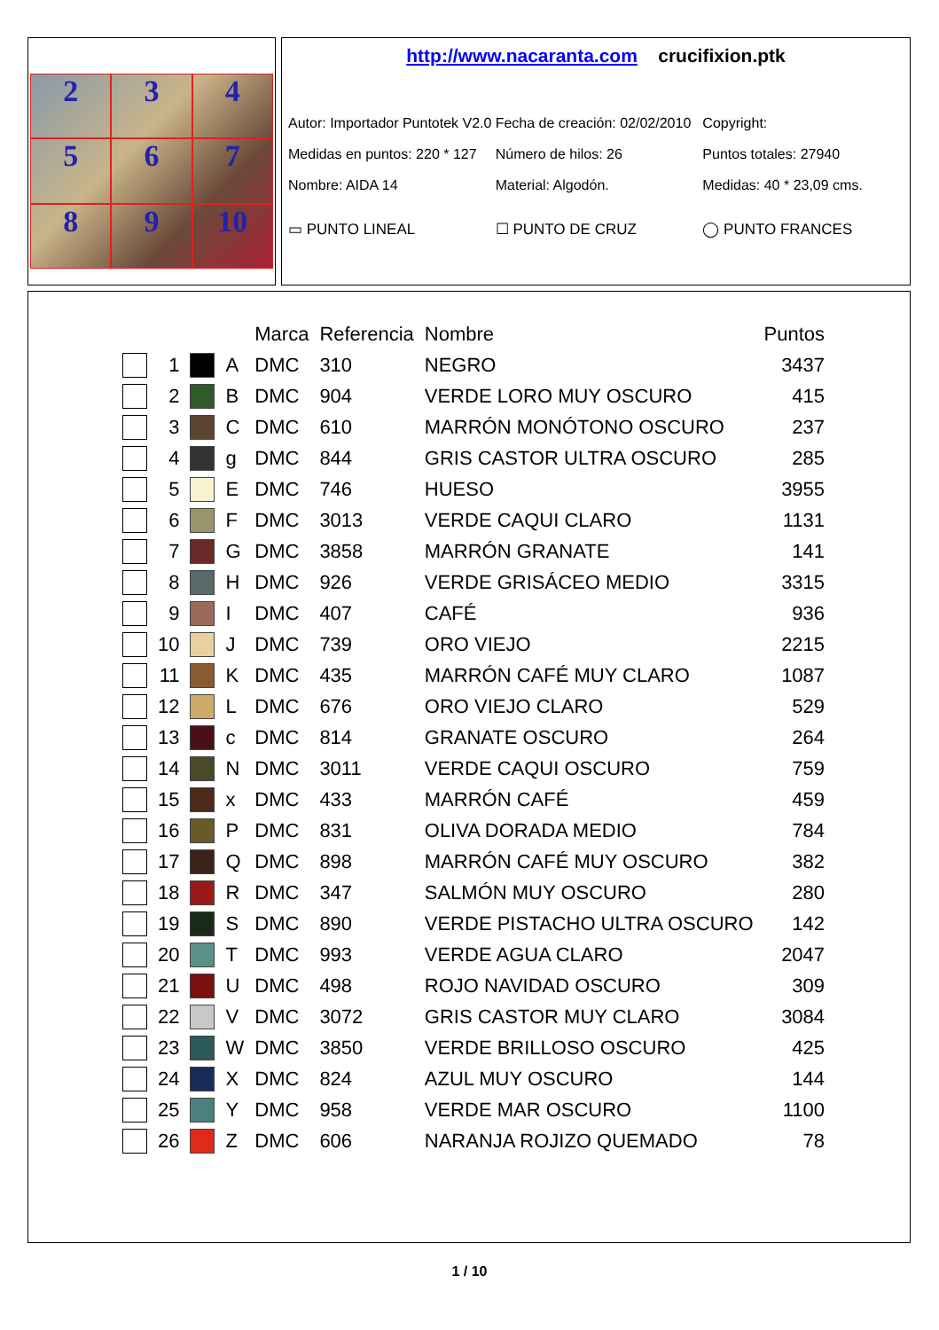2
3
4
5
6
7
8
9
10
http://www.nacaranta.com crucifixion.ptk
Autor: Importador Puntotek V2.0 Fecha de creación: 02/02/2010 Copyright:
Medidas en puntos: 220 * 127 Número de hilos: 26 Puntos totales: 27940
Nombre: AIDA 14 Material: Algodón. Medidas: 40 * 23,09 cms.
▭ PUNTO LINEAL ☐ PUNTO DE CRUZ ◯ PUNTO FRANCES
| | | | | Marca | Referencia | Nombre | Puntos |
| --- | --- | --- | --- | --- | --- | --- | --- |
| | 1 | | A | DMC | 310 | NEGRO | 3437 |
| | 2 | | B | DMC | 904 | VERDE LORO MUY OSCURO | 415 |
| | 3 | | C | DMC | 610 | MARRÓN MONÓTONO OSCURO | 237 |
| | 4 | | g | DMC | 844 | GRIS CASTOR ULTRA OSCURO | 285 |
| | 5 | | E | DMC | 746 | HUESO | 3955 |
| | 6 | | F | DMC | 3013 | VERDE CAQUI CLARO | 1131 |
| | 7 | | G | DMC | 3858 | MARRÓN GRANATE | 141 |
| | 8 | | H | DMC | 926 | VERDE GRISÁCEO MEDIO | 3315 |
| | 9 | | I | DMC | 407 | CAFÉ | 936 |
| | 10 | | J | DMC | 739 | ORO VIEJO | 2215 |
| | 11 | | K | DMC | 435 | MARRÓN CAFÉ MUY CLARO | 1087 |
| | 12 | | L | DMC | 676 | ORO VIEJO CLARO | 529 |
| | 13 | | c | DMC | 814 | GRANATE OSCURO | 264 |
| | 14 | | N | DMC | 3011 | VERDE CAQUI OSCURO | 759 |
| | 15 | | x | DMC | 433 | MARRÓN CAFÉ | 459 |
| | 16 | | P | DMC | 831 | OLIVA DORADA MEDIO | 784 |
| | 17 | | Q | DMC | 898 | MARRÓN CAFÉ MUY OSCURO | 382 |
| | 18 | | R | DMC | 347 | SALMÓN MUY OSCURO | 280 |
| | 19 | | S | DMC | 890 | VERDE PISTACHO ULTRA OSCURO | 142 |
| | 20 | | T | DMC | 993 | VERDE AGUA CLARO | 2047 |
| | 21 | | U | DMC | 498 | ROJO NAVIDAD OSCURO | 309 |
| | 22 | | V | DMC | 3072 | GRIS CASTOR MUY CLARO | 3084 |
| | 23 | | W | DMC | 3850 | VERDE BRILLOSO OSCURO | 425 |
| | 24 | | X | DMC | 824 | AZUL MUY OSCURO | 144 |
| | 25 | | Y | DMC | 958 | VERDE MAR OSCURO | 1100 |
| | 26 | | Z | DMC | 606 | NARANJA ROJIZO QUEMADO | 78 |
1 / 10